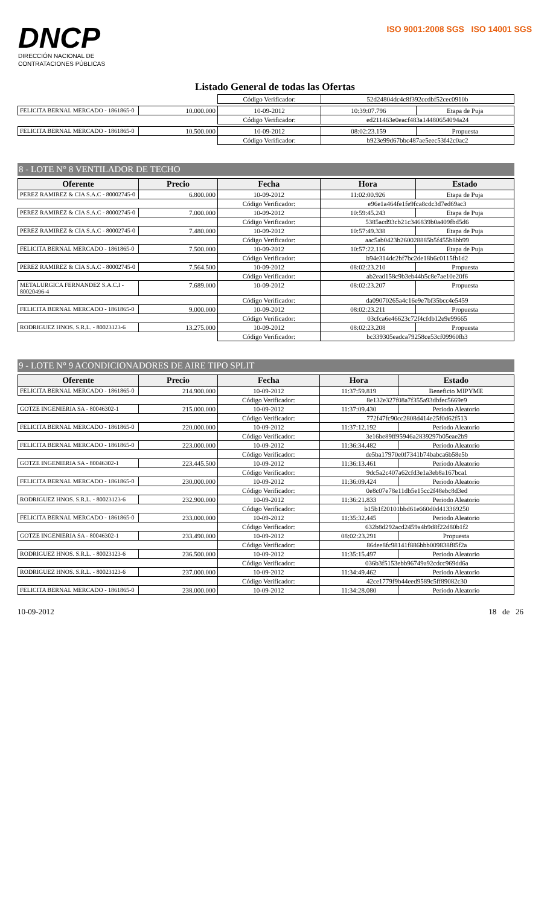DNCP
DIRECCIÓN NACIONAL DE
CONTRATACIONES PÚBLICAS
ISO 9001:2008 SGS ISO 14001 SGS
Listado General de todas las Ofertas
| | | Código Verificador: | 52d24804dc4c8f392ccdbf52cec0910b | |
| FELICITA BERNAL MERCADO - 1861865-0 | 10.000.000 | 10-09-2012 | 10:39:07.796 | Etapa de Puja |
| | | Código Verificador: | ed211463e0eacf483a14480654094a24 | |
| FELICITA BERNAL MERCADO - 1861865-0 | 10.500.000 | 10-09-2012 | 08:02:23.159 | Propuesta |
| | | Código Verificador: | b923e99d67bbc487ae5eec53f42c0ac2 | |
8 - LOTE N° 8 VENTILADOR DE TECHO
| Oferente | Precio | Fecha | Hora | Estado |
| --- | --- | --- | --- | --- |
| PEREZ RAMIREZ & CIA S.A.C - 80002745-0 | 6.800.000 | 10-09-2012 | 11:02:00.926 | Etapa de Puja |
| | | Código Verificador: | e96e1a464fe1fe9fca8cdc3d7ed69ac3 | |
| PEREZ RAMIREZ & CIA S.A.C - 80002745-0 | 7.000.000 | 10-09-2012 | 10:59:45.243 | Etapa de Puja |
| | | Código Verificador: | 5385acd93cb21c346839b0a409fbd5d6 | |
| PEREZ RAMIREZ & CIA S.A.C - 80002745-0 | 7.480.000 | 10-09-2012 | 10:57:49.338 | Etapa de Puja |
| | | Código Verificador: | aac5ab0423b260028885b5f455b8bb99 | |
| FELICITA BERNAL MERCADO - 1861865-0 | 7.500.000 | 10-09-2012 | 10:57:22.116 | Etapa de Puja |
| | | Código Verificador: | b94e314dc2bf7bc2de18b6c0115fb1d2 | |
| PEREZ RAMIREZ & CIA S.A.C - 80002745-0 | 7.564.500 | 10-09-2012 | 08:02:23.210 | Propuesta |
| | | Código Verificador: | ab2ead158c9b3eb44b5c8e7ae10e20f6 | |
| METALURGICA FERNANDEZ S.A.C.I - 80020496-4 | 7.689.000 | 10-09-2012 | 08:02:23.207 | Propuesta |
| | | Código Verificador: | da09070265a4c16e9e7bf35bcc4e5459 | |
| FELICITA BERNAL MERCADO - 1861865-0 | 9.000.000 | 10-09-2012 | 08:02:23.211 | Propuesta |
| | | Código Verificador: | 03cfca6e46623c72f4cfdb12e9e99665 | |
| RODRIGUEZ HNOS. S.R.L. - 80023123-6 | 13.275.000 | 10-09-2012 | 08:02:23.208 | Propuesta |
| | | Código Verificador: | bc339305eadca79258ce53cf09960fb3 | |
9 - LOTE N° 9 ACONDICIONADORES DE AIRE TIPO SPLIT
| Oferente | Precio | Fecha | Hora | Estado |
| --- | --- | --- | --- | --- |
| FELICITA BERNAL MERCADO - 1861865-0 | 214.900.000 | 10-09-2012 | 11:37:59.819 | Beneficio MIPYME |
| | | Código Verificador: | 8e132e327f08a7f355a93dbfec5669e9 | |
| GOTZE INGENIERIA SA - 80046302-1 | 215.000.000 | 10-09-2012 | 11:37:09.430 | Periodo Aleatorio |
| | | Código Verificador: | 772f47fc90cc2808d414e25f0d62f513 | |
| FELICITA BERNAL MERCADO - 1861865-0 | 220.000.000 | 10-09-2012 | 11:37:12.192 | Periodo Aleatorio |
| | | Código Verificador: | 3e16be89ff95946a2839297b05eae2b9 | |
| FELICITA BERNAL MERCADO - 1861865-0 | 223.000.000 | 10-09-2012 | 11:36:34.482 | Periodo Aleatorio |
| | | Código Verificador: | de5ba17970e0f7341b74babca6b58e5b | |
| GOTZE INGENIERIA SA - 80046302-1 | 223.445.500 | 10-09-2012 | 11:36:13.461 | Periodo Aleatorio |
| | | Código Verificador: | 9dc5a2c407a62cfd3e1a3eb8a167bca1 | |
| FELICITA BERNAL MERCADO - 1861865-0 | 230.000.000 | 10-09-2012 | 11:36:09.424 | Periodo Aleatorio |
| | | Código Verificador: | 0e8c07e78e11db5e15cc2f48ebc8d3ed | |
| RODRIGUEZ HNOS. S.R.L. - 80023123-6 | 232.900.000 | 10-09-2012 | 11:36:21.833 | Periodo Aleatorio |
| | | Código Verificador: | b15b1f20101bbd61e660d0d413369250 | |
| FELICITA BERNAL MERCADO - 1861865-0 | 233.000.000 | 10-09-2012 | 11:35:32.445 | Periodo Aleatorio |
| | | Código Verificador: | 632b8d292acd2459a4b9d8f22d80b1f2 | |
| GOTZE INGENIERIA SA - 80046302-1 | 233.490.000 | 10-09-2012 | 08:02:23.291 | Propuesta |
| | | Código Verificador: | 86dee8fc98141f886bbb009838f85f2a | |
| RODRIGUEZ HNOS. S.R.L. - 80023123-6 | 236.500.000 | 10-09-2012 | 11:35:15.497 | Periodo Aleatorio |
| | | Código Verificador: | 036b3f5153ebb96749a92cdcc969dd6a | |
| RODRIGUEZ HNOS. S.R.L. - 80023123-6 | 237.000.000 | 10-09-2012 | 11:34:49.462 | Periodo Aleatorio |
| | | Código Verificador: | 42ce1779f9b44eed9589c5ff89082c30 | |
| FELICITA BERNAL MERCADO - 1861865-0 | 238.000.000 | 10-09-2012 | 11:34:28.080 | Periodo Aleatorio |
10-09-2012 18 de 26